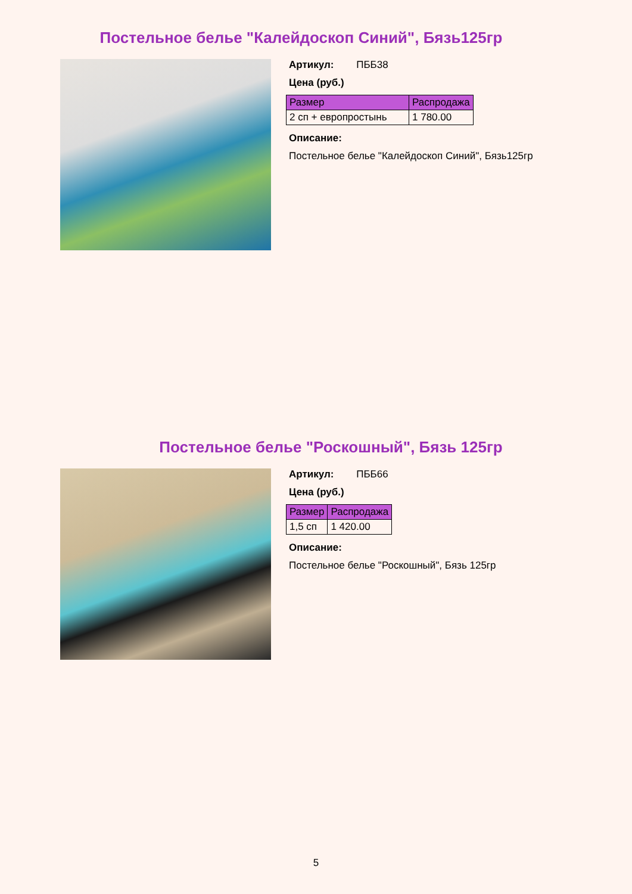Постельное белье "Калейдоскоп Синий", Бязь125гр
Артикул: ПББ38
Цена (руб.)
| Размер | Распродажа |
| --- | --- |
| 2 сп + европростынь | 1 780.00 |
Описание:
Постельное белье "Калейдоскоп Синий", Бязь125гр
Постельное белье "Роскошный", Бязь 125гр
Артикул: ПББ66
Цена (руб.)
| Размер | Распродажа |
| --- | --- |
| 1,5 сп | 1 420.00 |
Описание:
Постельное белье "Роскошный", Бязь 125гр
5